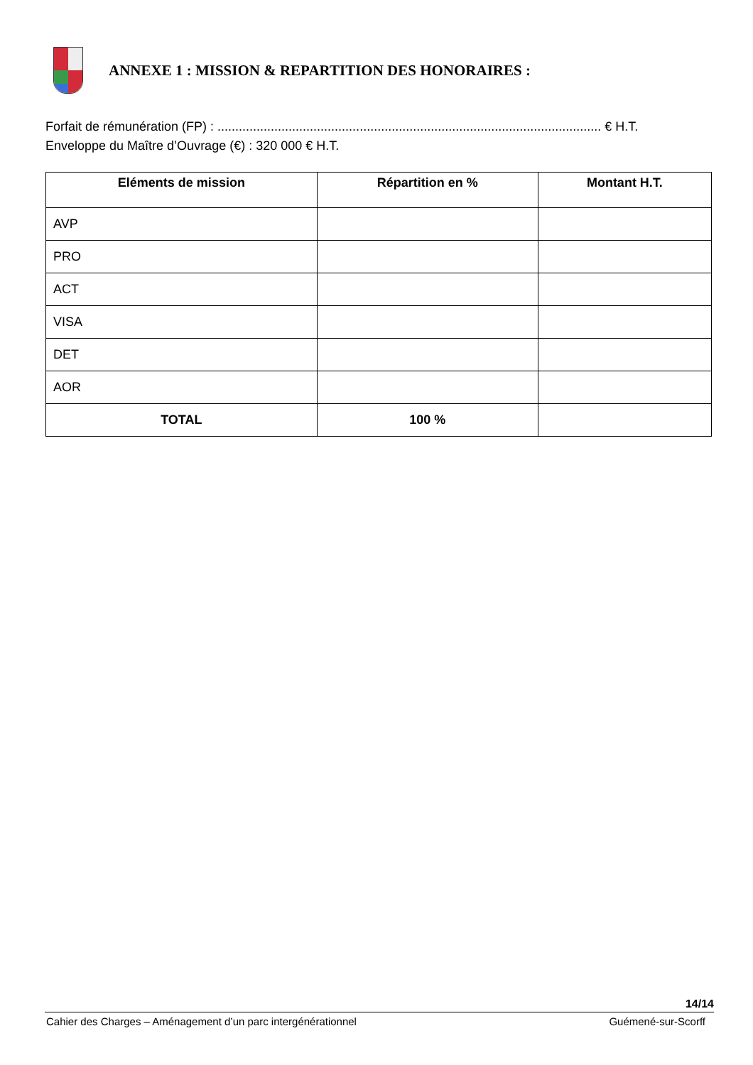ANNEXE 1 : MISSION & REPARTITION DES HONORAIRES :
Forfait de rémunération (FP) : ............................................................................................................ € H.T.
Enveloppe du Maître d’Ouvrage (€) : 320 000 € H.T.
| Eléments de mission | Répartition en % | Montant H.T. |
| --- | --- | --- |
| AVP | | |
| PRO | | |
| ACT | | |
| VISA | | |
| DET | | |
| AOR | | |
| TOTAL | 100 % | |
14/14
Cahier des Charges – Aménagement d’un parc intergénérationnel Guémené-sur-Scorff